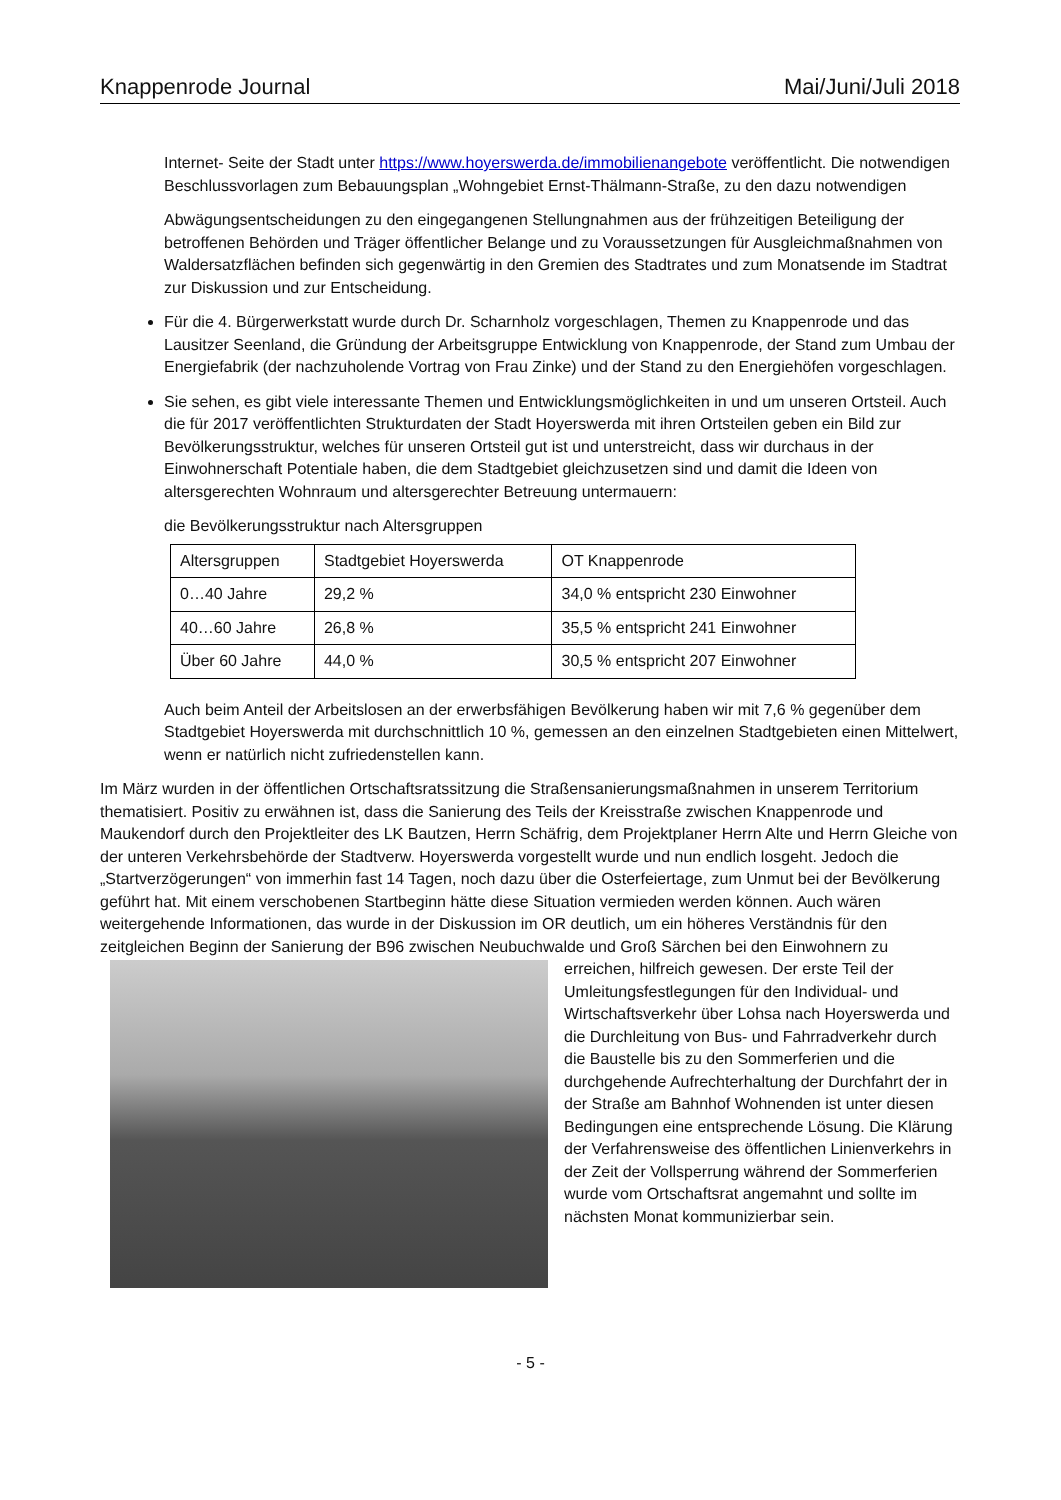Knappenrode Journal Mai/Juni/Juli 2018
Internet- Seite der Stadt unter https://www.hoyerswerda.de/immobilienangebote veröffentlicht. Die notwendigen Beschlussvorlagen zum Bebauungsplan „Wohngebiet Ernst-Thälmann-Straße, zu den dazu notwendigen
Abwägungsentscheidungen zu den eingegangenen Stellungnahmen aus der frühzeitigen Beteiligung der betroffenen Behörden und Träger öffentlicher Belange und zu Voraussetzungen für Ausgleichmaßnahmen von Waldersatzflächen befinden sich gegenwärtig in den Gremien des Stadtrates und zum Monatsende im Stadtrat zur Diskussion und zur Entscheidung.
Für die 4. Bürgerwerkstatt wurde durch Dr. Scharnholz vorgeschlagen, Themen zu Knappenrode und das Lausitzer Seenland, die Gründung der Arbeitsgruppe Entwicklung von Knappenrode, der Stand zum Umbau der Energiefabrik (der nachzuholende Vortrag von Frau Zinke) und der Stand zu den Energiehöfen vorgeschlagen.
Sie sehen, es gibt viele interessante Themen und Entwicklungsmöglichkeiten in und um unseren Ortsteil. Auch die für 2017 veröffentlichten Strukturdaten der Stadt Hoyerswerda mit ihren Ortsteilen geben ein Bild zur Bevölkerungsstruktur, welches für unseren Ortsteil gut ist und unterstreicht, dass wir durchaus in der Einwohnerschaft Potentiale haben, die dem Stadtgebiet gleichzusetzen sind und damit die Ideen von altersgerechten Wohnraum und altersgerechter Betreuung untermauern:
die Bevölkerungsstruktur nach Altersgruppen
| Altersgruppen | Stadtgebiet Hoyerswerda | OT Knappenrode |
| 0…40 Jahre | 29,2 % | 34,0 % entspricht 230 Einwohner |
| 40…60 Jahre | 26,8 % | 35,5 % entspricht 241 Einwohner |
| Über 60 Jahre | 44,0 % | 30,5 % entspricht 207 Einwohner |
Auch beim Anteil der Arbeitslosen an der erwerbsfähigen Bevölkerung haben wir mit 7,6 % gegenüber dem Stadtgebiet Hoyerswerda mit durchschnittlich 10 %, gemessen an den einzelnen Stadtgebieten einen Mittelwert, wenn er natürlich nicht zufriedenstellen kann.
Im März wurden in der öffentlichen Ortschaftsratssitzung die Straßensanierungsmaßnahmen in unserem Territorium thematisiert. Positiv zu erwähnen ist, dass die Sanierung des Teils der Kreisstraße zwischen Knappenrode und Maukendorf durch den Projektleiter des LK Bautzen, Herrn Schäfrig, dem Projektplaner Herrn Alte und Herrn Gleiche von der unteren Verkehrsbehörde der Stadtverw. Hoyerswerda vorgestellt wurde und nun endlich losgeht. Jedoch die „Startverzögerungen“ von immerhin fast 14 Tagen, noch dazu über die Osterfeiertage, zum Unmut bei der Bevölkerung geführt hat. Mit einem verschobenen Startbeginn hätte diese Situation vermieden werden können. Auch wären weitergehende Informationen, das wurde in der Diskussion im OR deutlich, um ein höheres Verständnis für den zeitgleichen Beginn der Sanierung der B96 zwischen Neubuchwalde und Groß Särchen bei den Einwohnern zu erreichen, hilfreich gewesen. Der erste Teil der Umleitungsfestlegungen für den Individual- und Wirtschaftsverkehr über Lohsa nach Hoyerswerda und die Durchleitung von Bus- und Fahrradverkehr durch die Baustelle bis zu den Sommerferien und die durchgehende Aufrechterhaltung der Durchfahrt der in der Straße am Bahnhof Wohnenden ist unter diesen Bedingungen eine entsprechende Lösung. Die Klärung der Verfahrensweise des öffentlichen Linienverkehrs in der Zeit der Vollsperrung während der Sommerferien wurde vom Ortschaftsrat angemahnt und sollte im nächsten Monat kommunizierbar sein.
- 5 -